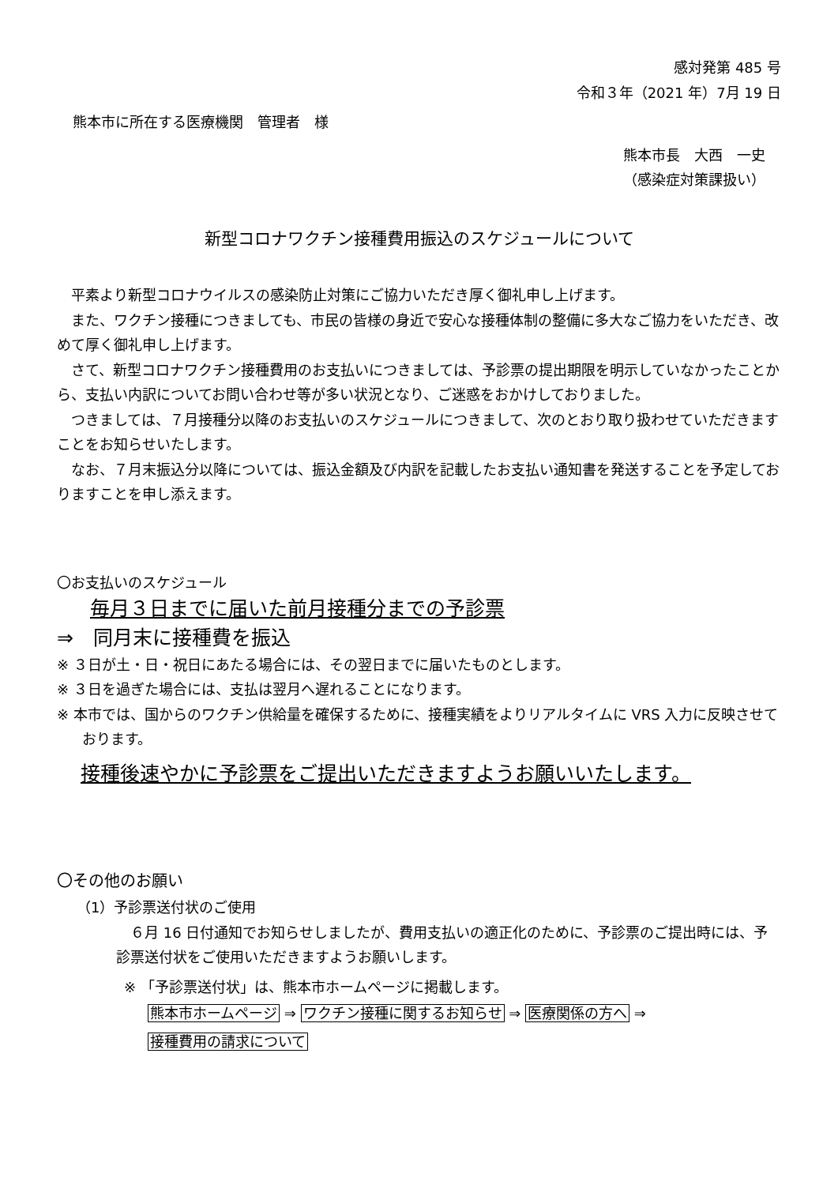感対発第 485 号
令和３年（2021 年）7月 19 日
熊本市に所在する医療機関　管理者　様
熊本市長　大西　一史
（感染症対策課扱い）
新型コロナワクチン接種費用振込のスケジュールについて
平素より新型コロナウイルスの感染防止対策にご協力いただき厚く御礼申し上げます。
また、ワクチン接種につきましても、市民の皆様の身近で安心な接種体制の整備に多大なご協力をいただき、改めて厚く御礼申し上げます。
さて、新型コロナワクチン接種費用のお支払いにつきましては、予診票の提出期限を明示していなかったことから、支払い内訳についてお問い合わせ等が多い状況となり、ご迷惑をおかけしておりました。
つきましては、７月接種分以降のお支払いのスケジュールにつきまして、次のとおり取り扱わせていただきますことをお知らせいたします。
なお、７月末振込分以降については、振込金額及び内訳を記載したお支払い通知書を発送することを予定しておりますことを申し添えます。
〇お支払いのスケジュール
毎月３日までに届いた前月接種分までの予診票
⇒　同月末に接種費を振込
※ ３日が土・日・祝日にあたる場合には、その翌日までに届いたものとします。
※ ３日を過ぎた場合には、支払は翌月へ遅れることになります。
※ 本市では、国からのワクチン供給量を確保するために、接種実績をよりリアルタイムに VRS 入力に反映させております。
接種後速やかに予診票をご提出いただきますようお願いいたします。
〇その他のお願い
（1）予診票送付状のご使用
６月 16 日付通知でお知らせしましたが、費用支払いの適正化のために、予診票のご提出時には、予診票送付状をご使用いただきますようお願いします。
※ 「予診票送付状」は、熊本市ホームページに掲載します。
熊本市ホームページ ⇒ ワクチン接種に関するお知らせ ⇒ 医療関係の方へ ⇒
接種費用の請求について